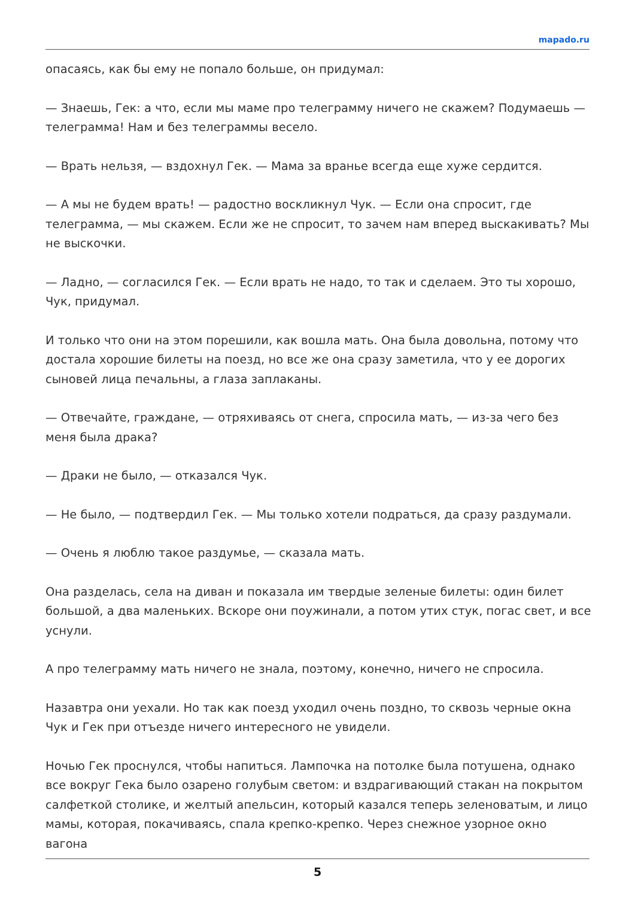mapado.ru
опасаясь, как бы ему не попало больше, он придумал:
— Знаешь, Гек: а что, если мы маме про телеграмму ничего не скажем? Подумаешь — телеграмма! Нам и без телеграммы весело.
— Врать нельзя, — вздохнул Гек. — Мама за вранье всегда еще хуже сердится.
— А мы не будем врать! — радостно воскликнул Чук. — Если она спросит, где телеграмма, — мы скажем. Если же не спросит, то зачем нам вперед выскакивать? Мы не выскочки.
— Ладно, — согласился Гек. — Если врать не надо, то так и сделаем. Это ты хорошо, Чук, придумал.
И только что они на этом порешили, как вошла мать. Она была довольна, потому что достала хорошие билеты на поезд, но все же она сразу заметила, что у ее дорогих сыновей лица печальны, а глаза заплаканы.
— Отвечайте, граждане, — отряхиваясь от снега, спросила мать, — из-за чего без меня была драка?
— Драки не было, — отказался Чук.
— Не было, — подтвердил Гек. — Мы только хотели подраться, да сразу раздумали.
— Очень я люблю такое раздумье, — сказала мать.
Она разделась, села на диван и показала им твердые зеленые билеты: один билет большой, а два маленьких. Вскоре они поужинали, а потом утих стук, погас свет, и все уснули.
А про телеграмму мать ничего не знала, поэтому, конечно, ничего не спросила.
Назавтра они уехали. Но так как поезд уходил очень поздно, то сквозь черные окна Чук и Гек при отъезде ничего интересного не увидели.
Ночью Гек проснулся, чтобы напиться. Лампочка на потолке была потушена, однако все вокруг Гека было озарено голубым светом: и вздрагивающий стакан на покрытом салфеткой столике, и желтый апельсин, который казался теперь зеленоватым, и лицо мамы, которая, покачиваясь, спала крепко-крепко. Через снежное узорное окно вагона
5